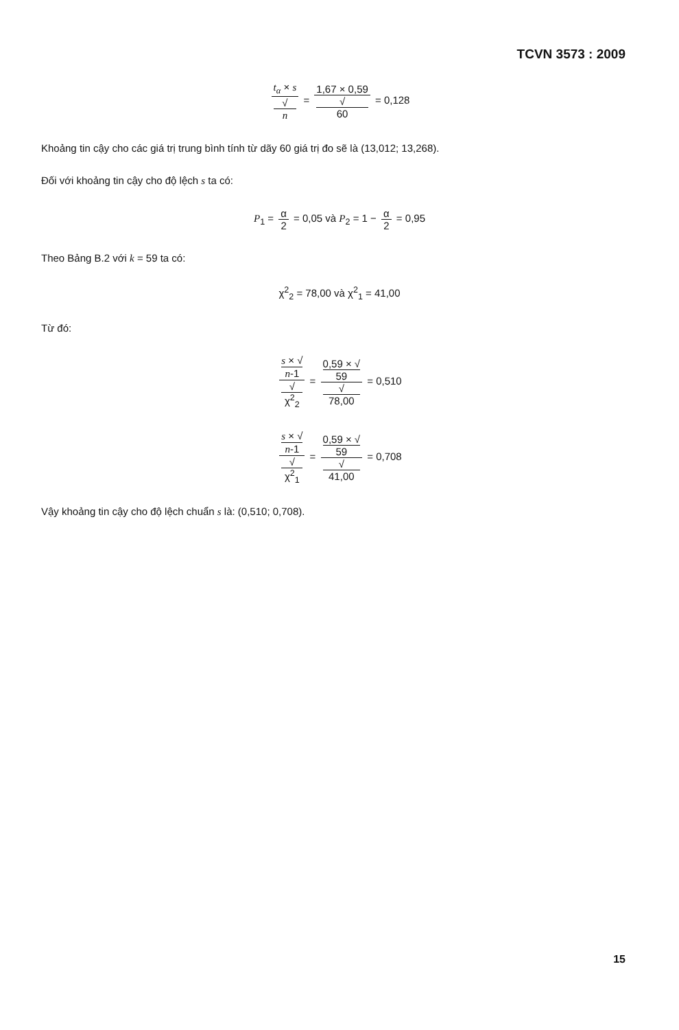TCVN 3573 : 2009
t<sub>α</sub> × s √
n = 1,67 × 0,59 √
60 = 0,128
Khoảng tin cậy cho các giá trị trung bình tính từ dãy 60 giá trị đo sẽ là (13,012; 13,268).
Đối với khoảng tin cậy cho độ lệch s ta có:
P<sub>1</sub> = α 2 = 0,05 và P<sub>2</sub> = 1 − α 2 = 0,95
Theo Bảng B.2 với k = 59 ta có:
χ<sup>2</sup><sub>2</sub> = 78,00 và χ<sup>2</sup><sub>1</sub> = 41,00
Từ đó:
s × √
n-1 √
χ<sup>2</sup><sub>2</sub> = 0,59 × √
59 √
78,00 = 0,510
s × √
n-1 √
χ<sup>2</sup><sub>1</sub> = 0,59 × √
59 √
41,00 = 0,708
Vậy khoảng tin cậy cho độ lệch chuẩn s là: (0,510; 0,708).
15